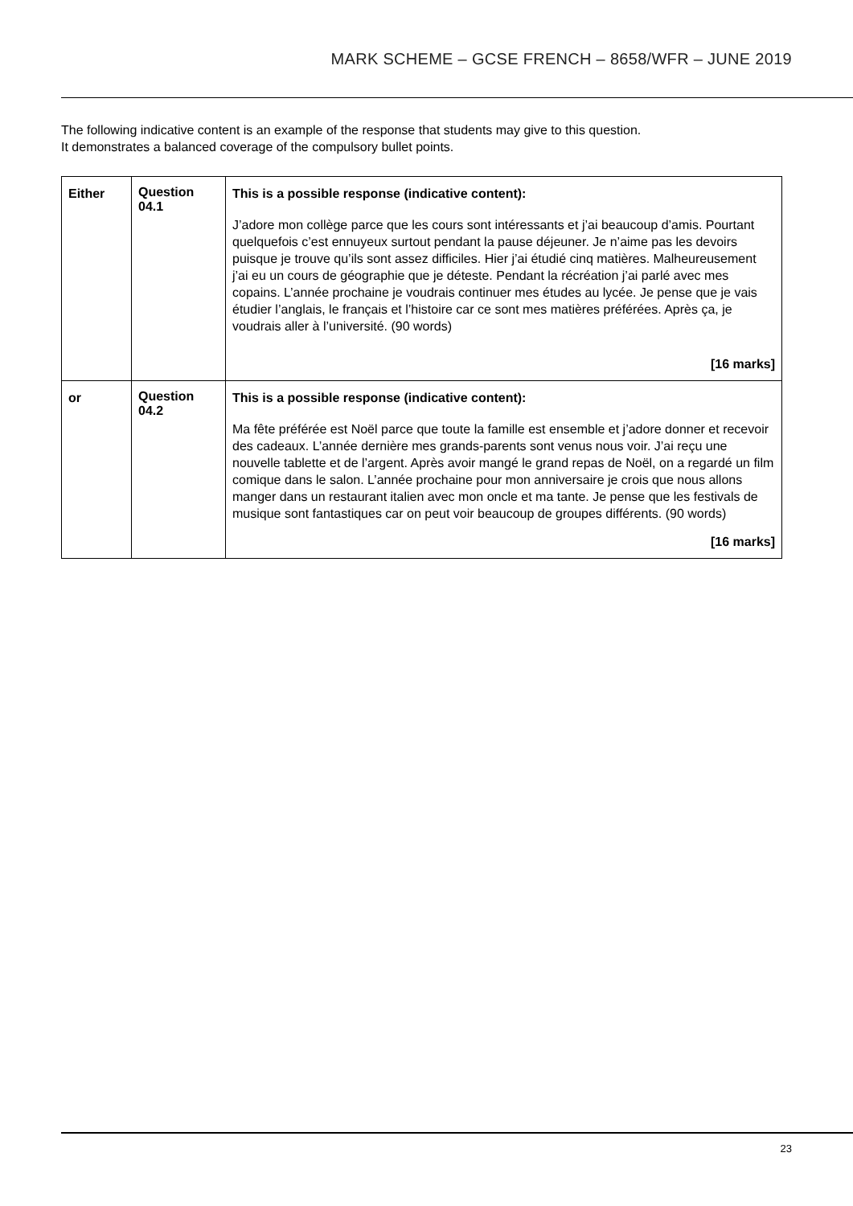MARK SCHEME – GCSE FRENCH – 8658/WFR – JUNE 2019
The following indicative content is an example of the response that students may give to this question.
It demonstrates a balanced coverage of the compulsory bullet points.
| Either | Question 04.1 | This is a possible response (indicative content): J’adore mon collège parce que les cours sont intéressants et j’ai beaucoup d’amis. Pourtant quelquefois c’est ennuyeux surtout pendant la pause déjeuner. Je n’aime pas les devoirs puisque je trouve qu’ils sont assez difficiles. Hier j’ai étudié cinq matières. Malheureusement j’ai eu un cours de géographie que je déteste. Pendant la récréation j’ai parlé avec mes copains. L’année prochaine je voudrais continuer mes études au lycée. Je pense que je vais étudier l’anglais, le français et l’histoire car ce sont mes matières préférées. Après ça, je voudrais aller à l’université. (90 words) [16 marks] |
| or | Question 04.2 | This is a possible response (indicative content): Ma fête préférée est Noël parce que toute la famille est ensemble et j’adore donner et recevoir des cadeaux. L’année dernière mes grands-parents sont venus nous voir. J’ai reçu une nouvelle tablette et de l’argent. Après avoir mangé le grand repas de Noël, on a regardé un film comique dans le salon. L’année prochaine pour mon anniversaire je crois que nous allons manger dans un restaurant italien avec mon oncle et ma tante. Je pense que les festivals de musique sont fantastiques car on peut voir beaucoup de groupes différents. (90 words) [16 marks] |
23